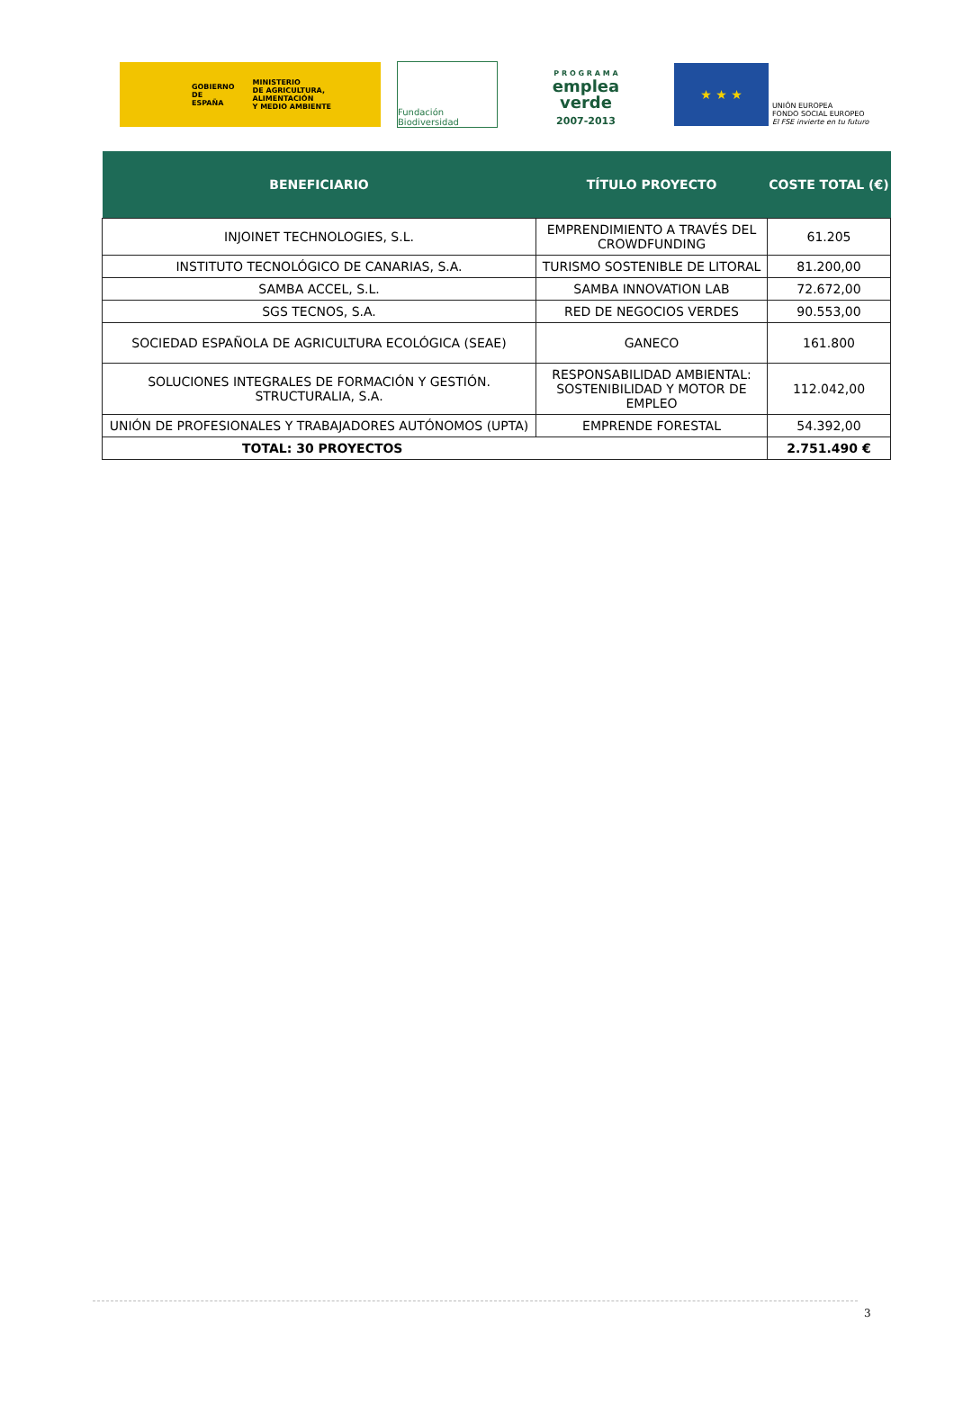GOBIERNO
DE ESPAÑA MINISTERIO
DE AGRICULTURA, ALIMENTACIÓN
Y MEDIO AMBIENTE
Fundación Biodiversidad
P R O G R A M A
emplea
verde
2007-2013
★ ★ ★
UNIÓN EUROPEA
FONDO SOCIAL EUROPEO
El FSE invierte en tu futuro
| BENEFICIARIO | TÍTULO PROYECTO | COSTE TOTAL (€) |
| --- | --- | --- |
| INJOINET TECHNOLOGIES, S.L. | EMPRENDIMIENTO A TRAVÉS DEL CROWDFUNDING | 61.205 |
| INSTITUTO TECNOLÓGICO DE CANARIAS, S.A. | TURISMO SOSTENIBLE DE LITORAL | 81.200,00 |
| SAMBA ACCEL, S.L. | SAMBA INNOVATION LAB | 72.672,00 |
| SGS TECNOS, S.A. | RED DE NEGOCIOS VERDES | 90.553,00 |
| SOCIEDAD ESPAÑOLA DE AGRICULTURA ECOLÓGICA (SEAE) | GANECO | 161.800 |
| SOLUCIONES INTEGRALES DE FORMACIÓN Y GESTIÓN. STRUCTURALIA, S.A. | RESPONSABILIDAD AMBIENTAL: SOSTENIBILIDAD Y MOTOR DE EMPLEO | 112.042,00 |
| UNIÓN DE PROFESIONALES Y TRABAJADORES AUTÓNOMOS (UPTA) | EMPRENDE FORESTAL | 54.392,00 |
| TOTAL: 30 PROYECTOS | | 2.751.490 € |
3